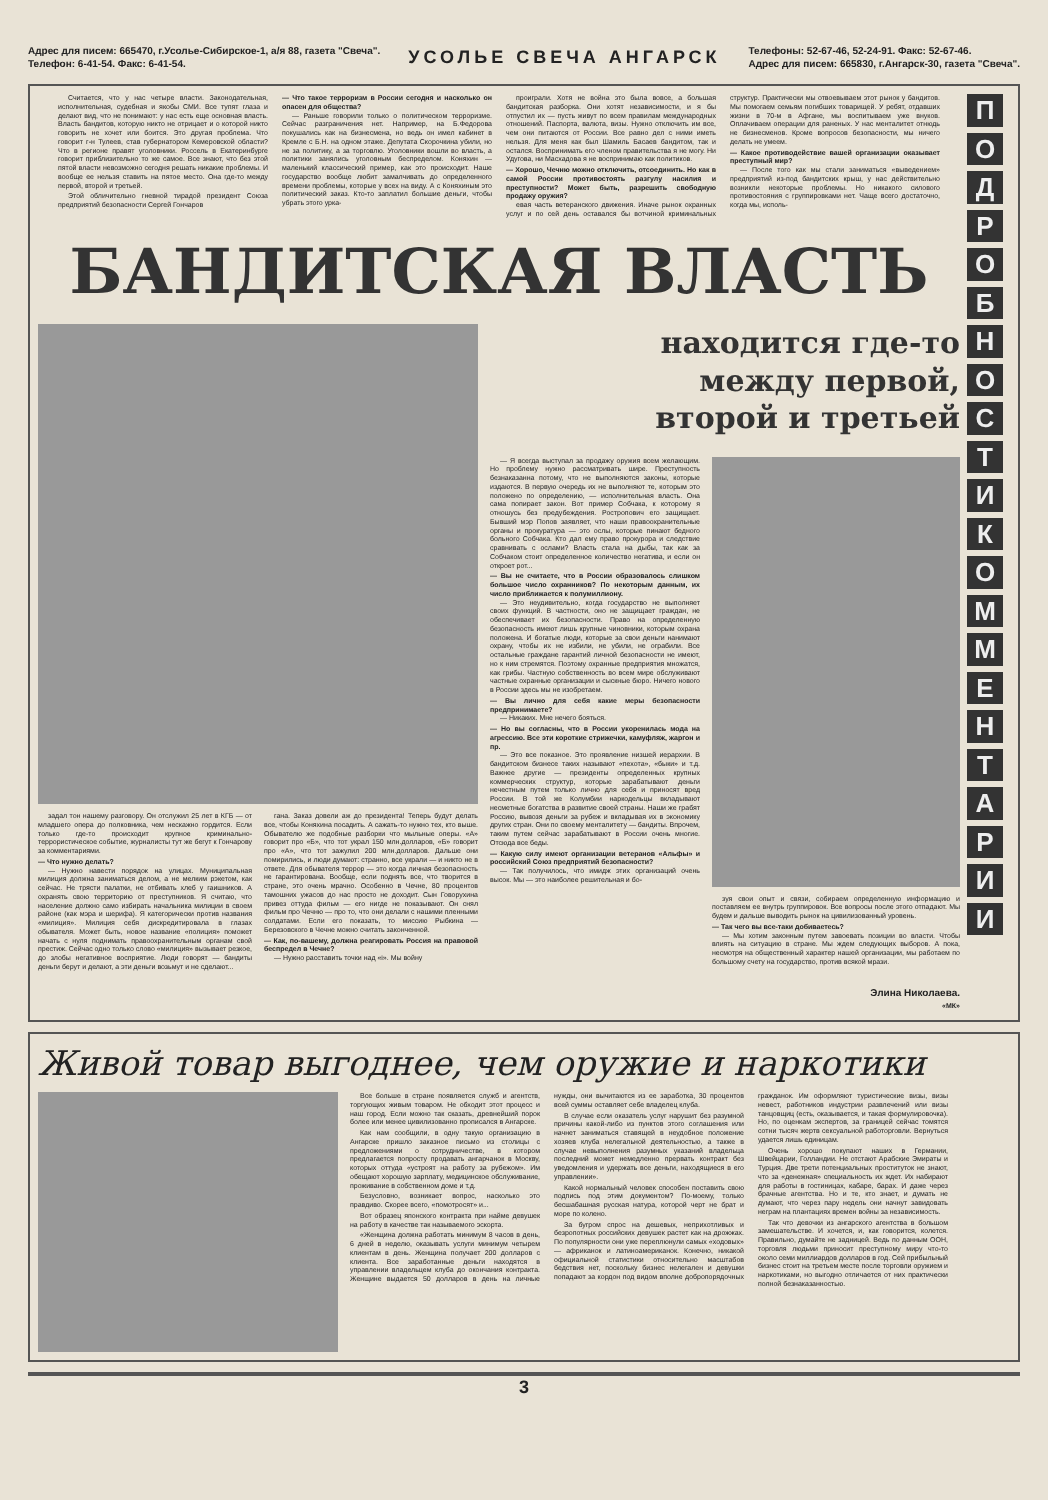Адрес для писем: 665470, г.Усолье-Сибирское-1, а/я 88, газета "Свеча".
Телефон: 6-41-54. Факс: 6-41-54.
УСОЛЬЕ СВЕЧА АНГАРСК
Телефоны: 52-67-46, 52-24-91. Факс: 52-67-46.
Адрес для писем: 665830, г.Ангарск-30, газета "Свеча".
Считается, что у нас четыре власти. Законодательная, исполнительная, судебная и якобы СМИ. Все тупят глаза и делают вид, что не понимают: у нас есть еще основная власть. Власть бандитов, которую никто не отрицает и о которой никто говорить не хочет или боится. Это другая проблема. Что говорит г-н Тулеев, став губернатором Кемеровской области? Что в регионе правят уголовники. Россель в Екатеринбурге говорит приблизительно то же самое. Все знают, что без этой пятой власти невозможно сегодня решать никакие проблемы. И вообще ее нельзя ставить на пятое место. Она где-то между первой, второй и третьей.
Этой обличительно гневной тирадой президент Союза предприятий безопасности Сергей Гончаров
— Что такое терроризм в России сегодня и насколько он опасен для общества?
— Раньше говорили только о политическом терроризме. Сейчас разграничения нет. Например, на Б.Федорова покушались как на бизнесмена, но ведь он имел кабинет в Кремле с Б.Н. на одном этаже. Депутата Скорочкина убили, но не за политику, а за торговлю. Уголовники вошли во власть, а политики занялись уголовным беспределом. Коняхин — маленький классический пример, как это происходит. Наше государство вообще любит замалчивать до определенного времени проблемы, которые у всех на виду. А с Коняхиным это политический заказ. Кто-то заплатил большие деньги, чтобы убрать этого урка-
проиграли. Хотя не война это была вовсе, а большая бандитская разборка. Они хотят независимости, и я бы отпустил их — пусть живут по всем правилам международных отношений. Паспорта, валюта, визы. Нужно отключить им все, чем они питаются от России. Все равно дел с ними иметь нельзя. Для меня как был Шамиль Басаев бандитом, так и остался. Воспринимать его членом правительства я не могу. Ни Удугова, ни Масхадова я не воспринимаю как политиков.
— Хорошо, Чечню можно отключить, отсоединить. Но как в самой России противостоять разгулу насилия и преступности? Может быть, разрешить свободную продажу оружия?
евая часть ветеранского движения. Иначе рынок охранных услуг и по сей день оставался бы вотчиной криминальных структур. Практически мы отвоевываем этот рынок у бандитов. Мы помогаем семьям погибших товарищей. У ребят, отдавших жизни в 70-м в Афгане, мы воспитываем уже внуков. Оплачиваем операции для раненых. У нас менталитет отнюдь не бизнесменов. Кроме вопросов безопасности, мы ничего делать не умеем.
— Какое противодействие вашей организации оказывает преступный мир?
— После того как мы стали заниматься «выведением» предприятий из-под бандитских крыш, у нас действительно возникли некоторые проблемы. Но никакого силового противостояния с группировками нет. Чаще всего достаточно, когда мы, исполь-
БАНДИТСКАЯ ВЛАСТЬ
задал тон нашему разговору. Он отслужил 25 лет в КГБ — от младшего опера до полковника, чем нескажно гордится. Если только где-то происходит крупное криминально-террористическое событие, журналисты тут же бегут к Гончарову за комментариями.
— Что нужно делать?
— Нужно навести порядок на улицах. Муниципальная милиция должна заниматься делом, а не мелким рэкетом, как сейчас. Не трясти палатки, не отбивать хлеб у гаишников. А охранять свою территорию от преступников. Я считаю, что население должно само избирать начальника милиции в своем районе (как мэра и шерифа). Я категорически против названия «милиция». Милиция себя дискредитировала в глазах обывателя. Может быть, новое название «полиция» поможет начать с нуля поднимать правоохранительным органам свой престиж. Сейчас одно только слово «милиция» вызывает резкое, до злобы негативное восприятие. Люди говорят — бандиты деньги берут и делают, а эти деньги возьмут и не сделают...
гана. Заказ довели аж до президента! Теперь будут делать все, чтобы Коняхина посадить. А сажать-то нужно тех, кто выше. Обывателю же подобные разборки что мыльные оперы. «А» говорит про «Б», что тот украл 150 млн.долларов, «Б» говорит про «А», что тот зажулил 200 млн.долларов. Дальше они помирились, и люди думают: странно, все украли — и никто не в ответе. Для обывателя террор — это когда личная безопасность не гарантирована. Вообще, если поднять все, что творится в стране, это очень мрачно. Особенно в Чечне, 80 процентов тамошних ужасов до нас просто не доходит. Сын Говорухина привез оттуда фильм — его нигде не показывают. Он снял фильм про Чечню — про то, что они делали с нашими пленными солдатами. Если его показать, то миссию Рыбкина — Березовского в Чечне можно считать законченной.
— Как, по-вашему, должна реагировать Россия на правовой беспредел в Чечне?
— Нужно расставить точки над «i». Мы войну
находится где-то
между первой,
второй и третьей
— Я всегда выступал за продажу оружия всем желающим. Но проблему нужно рассматривать шире. Преступность безнаказанна потому, что не выполняются законы, которые издаются. В первую очередь их не выполняют те, которым это положено по определению, — исполнительная власть. Она сама попирает закон. Вот пример Собчака, к которому я отношусь без предубеждения. Ростропович его защищает. Бывший мэр Попов заявляет, что наши правоохранительные органы и прокуратура — это ослы, которые пинают бедного больного Собчака. Кто дал ему право прокурора и следствие сравнивать с ослами? Власть стала на дыбы, так как за Собчаком стоит определенное количество негатива, и если он откроет рот...
— Вы не считаете, что в России образовалось слишком большое число охранников? По некоторым данным, их число приближается к полумиллиону.
— Это неудивительно, когда государство не выполняет своих функций. В частности, оно не защищает граждан, не обеспечивает их безопасности. Право на определенную безопасность имеют лишь крупные чиновники, которым охрана положена. И богатые люди, которые за свои деньги нанимают охрану, чтобы их не избили, не убили, не ограбили. Все остальные граждане гарантий личной безопасности не имеют, но к ним стремятся. Поэтому охранные предприятия множатся, как грибы. Частную собственность во всем мире обслуживают частные охранные организации и сыскные бюро. Ничего нового в России здесь мы не изобретаем.
— Вы лично для себя какие меры безопасности предпринимаете?
— Никаких. Мне нечего бояться.
— Но вы согласны, что в России укоренилась мода на агрессию. Все эти короткие стрижечки, камуфляж, жаргон и пр.
— Это все показное. Это проявление низшей иерархии. В бандитском бизнесе таких называют «пехота», «быки» и т.д. Важнее другие — президенты определенных крупных коммерческих структур, которые зарабатывают деньги нечестным путем только лично для себя и приносят вред России. В той же Колумбии наркодельцы вкладывают несметные богатства в развитие своей страны. Наши же грабят Россию, вывозя деньги за рубеж и вкладывая их в экономику других стран. Они по своему менталитету — бандиты. Впрочем, таким путем сейчас зарабатывают в России очень многие. Отсюда все беды.
— Какую силу имеют организации ветеранов «Альфы» и российский Союз предприятий безопасности?
— Так получилось, что имидж этих организаций очень высок. Мы — это наиболее решительная и бо-
зуя свои опыт и связи, собираем определенную информацию и поставляем ее внутрь группировок. Все вопросы после этого отпадают. Мы будем и дальше выводить рынок на цивилизованный уровень.
— Так чего вы все-таки добиваетесь?
— Мы хотим законным путем завоевать позиции во власти. Чтобы влиять на ситуацию в стране. Мы ждем следующих выборов. А пока, несмотря на общественный характер нашей организации, мы работаем по большому счету на государство, против всякой мрази.
Элина Николаева.
«МК»
ПОДРОБНОСТИКОММЕНТАРИИ
Живой товар выгоднее, чем оружие и наркотики
Все больше в стране появляется служб и агентств, торгующих живым товаром. Не обходит этот процесс и наш город. Если можно так сказать, древнейший порок более или менее цивилизованно прописался в Ангарске.
Как нам сообщили, в одну такую организацию в Ангарске пришло заказное письмо из столицы с предложениями о сотрудничестве, в котором предлагается попросту продавать ангарчанок в Москву, которых оттуда «устроят на работу за рубежом». Им обещают хорошую зарплату, медицинское обслуживание, проживание в собственном доме и т.д.
Безусловно, возникает вопрос, насколько это правдиво. Скорее всего, «помотросят» и...
Вот образец японского контракта при найме девушек на работу в качестве так называемого эскорта.
«Женщина должна работать минимум 8 часов в день, 6 дней в неделю, оказывать услуги минимум четырем клиентам в день. Женщина получает 200 долларов с клиента. Все заработанные деньги находятся в управлении владельцем клуба до окончания контракта. Женщине выдается 50 долларов в день на личные нужды, они вычитаются из ее заработка, 30 процентов всей суммы оставляет себе владелец клуба.
В случае если оказатель услуг нарушит без разумной причины какой-либо из пунктов этого соглашения или начнет заниматься ставящей в неудобное положение хозяев клуба нелегальной деятельностью, а также в случае невыполнения разумных указаний владельца последний может немедленно прервать контракт без уведомления и удержать все деньги, находящиеся в его управлении».
Какой нормальный человек способен поставить свою подпись под этим документом? По-моему, только бесшабашная русская натура, которой черт не брат и море по колено.
За бугром спрос на дешевых, неприхотливых и безропотных российских девушек растет как на дрожжах. По популярности они уже переплюнули самых «ходовых» — африканок и латиноамериканок. Конечно, никакой официальной статистики относительно масштабов бедствия нет, поскольку бизнес нелегален и девушки попадают за кордон под видом вполне добропорядочных гражданок. Им оформляют туристические визы, визы невест, работников индустрии развлечений или визы танцовщиц (есть, оказывается, и такая формулировочка). Но, по оценкам экспертов, за границей сейчас томятся сотни тысяч жертв сексуальной работорговли. Вернуться удается лишь единицам.
Очень хорошо покупают наших в Германии, Швейцарии, Голландии. Не отстают Арабские Эмираты и Турция. Две трети потенциальных проституток не знают, что за «денежная» специальность их ждет. Их набирают для работы в гостиницах, кабаре, барах. И даже через брачные агентства. Но и те, кто знает, и думать не думают, что через пару недель они начнут завидовать неграм на плантациях времен войны за независимость.
Так что девочки из ангарского агентства в большом замешательстве. И хочется, и, как говорится, колется. Правильно, думайте не задницей. Ведь по данным ООН, торговля людьми приносит преступному миру что-то около семи миллиардов долларов в год. Сей прибыльный бизнес стоит на третьем месте после торговли оружием и наркотиками, но выгодно отличается от них практически полной безнаказанностью.
3